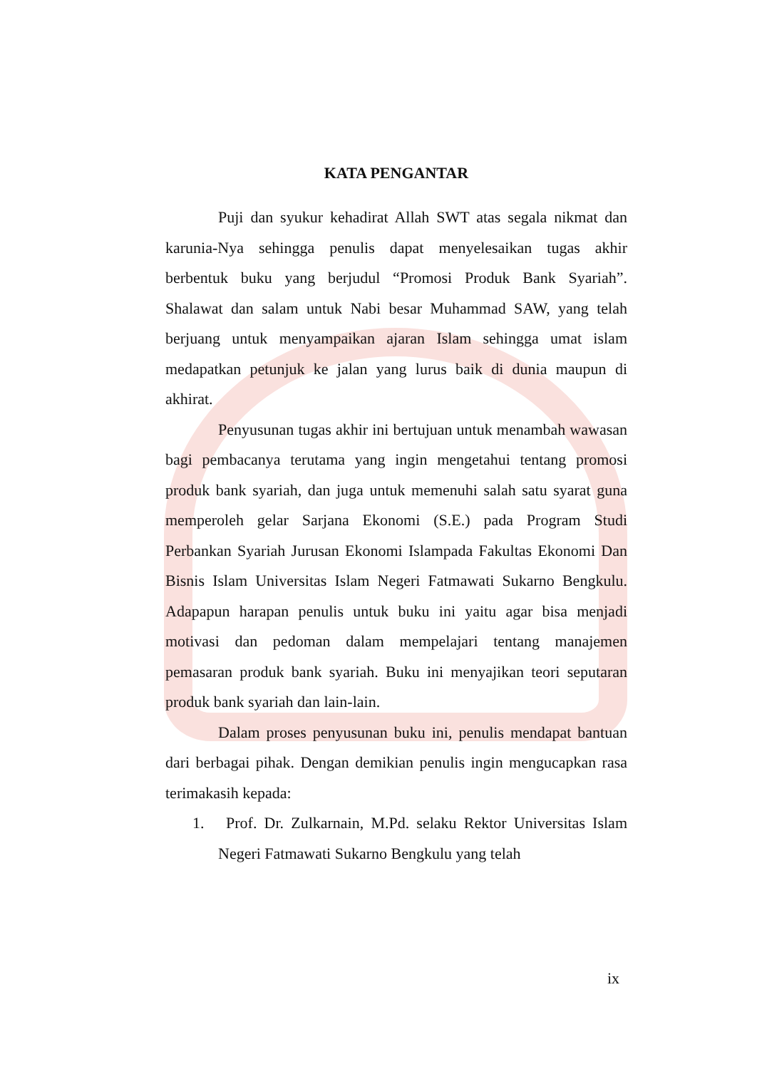KATA PENGANTAR
Puji dan syukur kehadirat Allah SWT atas segala nikmat dan karunia-Nya sehingga penulis dapat menyelesaikan tugas akhir berbentuk buku yang berjudul “Promosi Produk Bank Syariah”. Shalawat dan salam untuk Nabi besar Muhammad SAW, yang telah berjuang untuk menyampaikan ajaran Islam sehingga umat islam medapatkan petunjuk ke jalan yang lurus baik di dunia maupun di akhirat.
Penyusunan tugas akhir ini bertujuan untuk menambah wawasan bagi pembacanya terutama yang ingin mengetahui tentang promosi produk bank syariah, dan juga untuk memenuhi salah satu syarat guna memperoleh gelar Sarjana Ekonomi (S.E.) pada Program Studi Perbankan Syariah Jurusan Ekonomi Islampada Fakultas Ekonomi Dan Bisnis Islam Universitas Islam Negeri Fatmawati Sukarno Bengkulu. Adapapun harapan penulis untuk buku ini yaitu agar bisa menjadi motivasi dan pedoman dalam mempelajari tentang manajemen pemasaran produk bank syariah. Buku ini menyajikan teori seputaran produk bank syariah dan lain-lain.
Dalam proses penyusunan buku ini, penulis mendapat bantuan dari berbagai pihak. Dengan demikian penulis ingin mengucapkan rasa terimakasih kepada:
1. Prof. Dr. Zulkarnain, M.Pd. selaku Rektor Universitas Islam Negeri Fatmawati Sukarno Bengkulu yang telah
ix